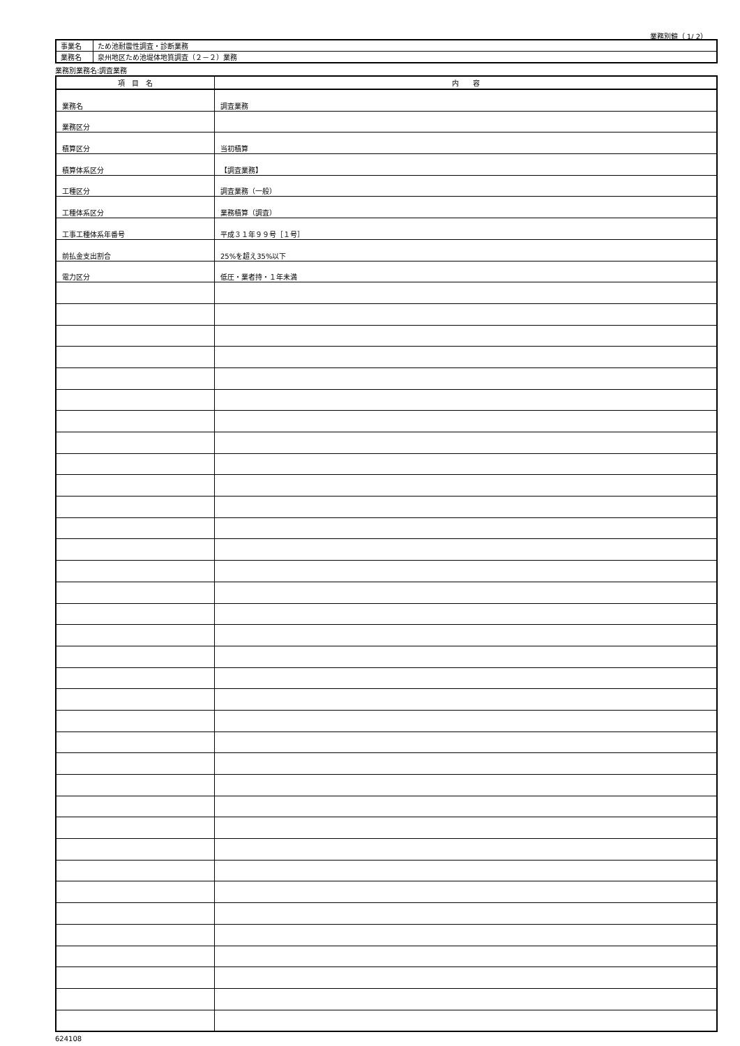業務別鏡（ 1/ 2）
| 事業名 | ため池耐震性調査・診断業務 |
| 業務名 | 泉州地区ため池堤体地質調査（２－２）業務 |
業務別業務名:調査業務
| 項 目 名 | 内 容 |
| --- | --- |
| 業務名 | 調査業務 |
| 業務区分 | |
| 積算区分 | 当初積算 |
| 積算体系区分 | 【調査業務】 |
| 工種区分 | 調査業務（一般） |
| 工種体系区分 | 業務積算（調査） |
| 工事工種体系年番号 | 平成３１年９９号［１号］ |
| 前払金支出割合 | 25%を超え35%以下 |
| 電力区分 | 低圧・業者持・１年未満 |
624108